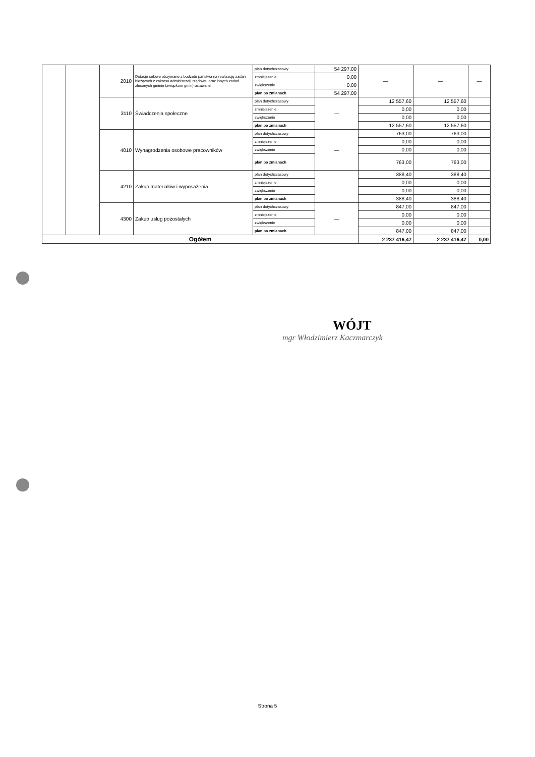| | | 2010 | Dotacje celowe otrzymane z budżetu państwa na realizację zadań bieżących z zakresu administracji rządowej oraz innych zadań zleconych gminie (związkom gmin) ustawami | plan dotychczasowy | 54 297,00 | — | — | — |
| | | | | zmniejszenie | 0,00 | | | |
| | | | | zwiększenie | 0,00 | | | |
| | | | | plan po zmianach | 54 297,00 | | | |
| | | 3110 | Świadczenia społeczne | plan dotychczasowy | — | 12 557,60 | 12 557,60 | |
| | | | | zmniejszenie | | 0,00 | 0,00 | |
| | | | | zwiększenie | | 0,00 | 0,00 | |
| | | | | plan po zmianach | | 12 557,60 | 12 557,60 | |
| | | 4010 | Wynagrodzenia osobowe pracowników | plan dotychczasowy | — | 763,00 | 763,00 | |
| | | | | zmniejszenie | | 0,00 | 0,00 | |
| | | | | zwiększenie | | 0,00 | 0,00 | |
| | | | | plan po zmianach | | 763,00 | 763,00 | |
| | | 4210 | Zakup materiałów i wyposażenia | plan dotychczasowy | — | 388,40 | 388,40 | |
| | | | | zmniejszenie | | 0,00 | 0,00 | |
| | | | | zwiększenie | | 0,00 | 0,00 | |
| | | | | plan po zmianach | | 388,40 | 388,40 | |
| | | 4300 | Zakup usług pozostałych | plan dotychczasowy | — | 847,00 | 847,00 | |
| | | | | zmniejszenie | | 0,00 | 0,00 | |
| | | | | zwiększenie | | 0,00 | 0,00 | |
| | | | | plan po zmianach | | 847,00 | 847,00 | |
| Ogółem | | | | | | 2 237 416,47 | 2 237 416,47 | 0,00 |
WÓJT
mgr Włodzimierz Kaczmarczyk
Strona 5